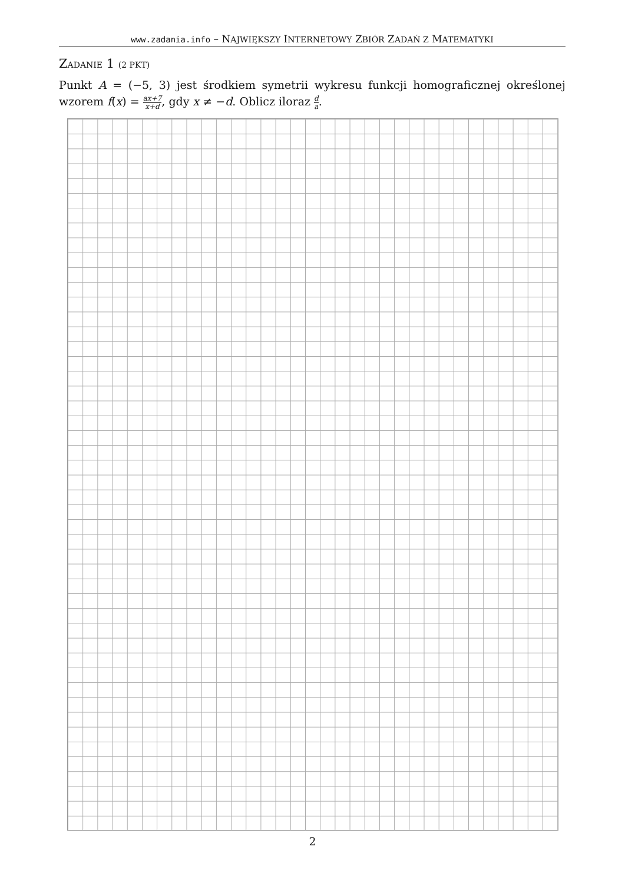www.zadania.info – NAJWIĘKSZY INTERNETOWY ZBIÓR ZADAŃ Z MATEMATYKI
ZADANIE 1 (2 PKT)
Punkt A = (−5, 3) jest środkiem symetrii wykresu funkcji homograficznej określonej wzorem f(x) = ax+7 x+d, gdy x ≠ −d. Oblicz iloraz d a.
2